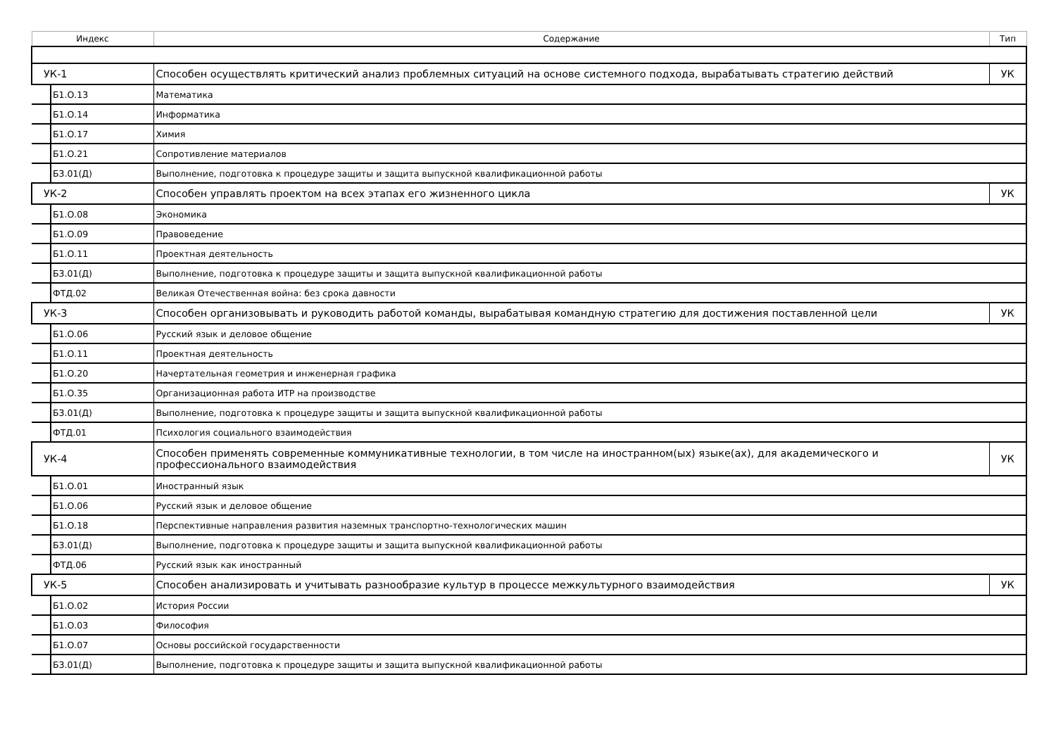| Индекс | Содержание | Тип |
| --- | --- | --- |
| УК-1 | Способен осуществлять критический анализ проблемных ситуаций на основе системного подхода, вырабатывать стратегию действий | УК |
| Б1.О.13 | Математика | |
| Б1.О.14 | Информатика | |
| Б1.О.17 | Химия | |
| Б1.О.21 | Сопротивление материалов | |
| Б3.01(Д) | Выполнение, подготовка к процедуре защиты и защита выпускной квалификационной работы | |
| УК-2 | Способен управлять проектом на всех этапах его жизненного цикла | УК |
| Б1.О.08 | Экономика | |
| Б1.О.09 | Правоведение | |
| Б1.О.11 | Проектная деятельность | |
| Б3.01(Д) | Выполнение, подготовка к процедуре защиты и защита выпускной квалификационной работы | |
| ФТД.02 | Великая Отечественная война: без срока давности | |
| УК-3 | Способен организовывать и руководить работой команды, вырабатывая командную стратегию для достижения поставленной цели | УК |
| Б1.О.06 | Русский язык и деловое общение | |
| Б1.О.11 | Проектная деятельность | |
| Б1.О.20 | Начертательная геометрия и инженерная графика | |
| Б1.О.35 | Организационная работа ИТР на производстве | |
| Б3.01(Д) | Выполнение, подготовка к процедуре защиты и защита выпускной квалификационной работы | |
| ФТД.01 | Психология социального взаимодействия | |
| УК-4 | Способен применять современные коммуникативные технологии, в том числе на иностранном(ых) языке(ах), для академического и профессионального взаимодействия | УК |
| Б1.О.01 | Иностранный язык | |
| Б1.О.06 | Русский язык и деловое общение | |
| Б1.О.18 | Перспективные направления развития наземных транспортно-технологических машин | |
| Б3.01(Д) | Выполнение, подготовка к процедуре защиты и защита выпускной квалификационной работы | |
| ФТД.06 | Русский язык как иностранный | |
| УК-5 | Способен анализировать и учитывать разнообразие культур в процессе межкультурного взаимодействия | УК |
| Б1.О.02 | История России | |
| Б1.О.03 | Философия | |
| Б1.О.07 | Основы российской государственности | |
| Б3.01(Д) | Выполнение, подготовка к процедуре защиты и защита выпускной квалификационной работы | |